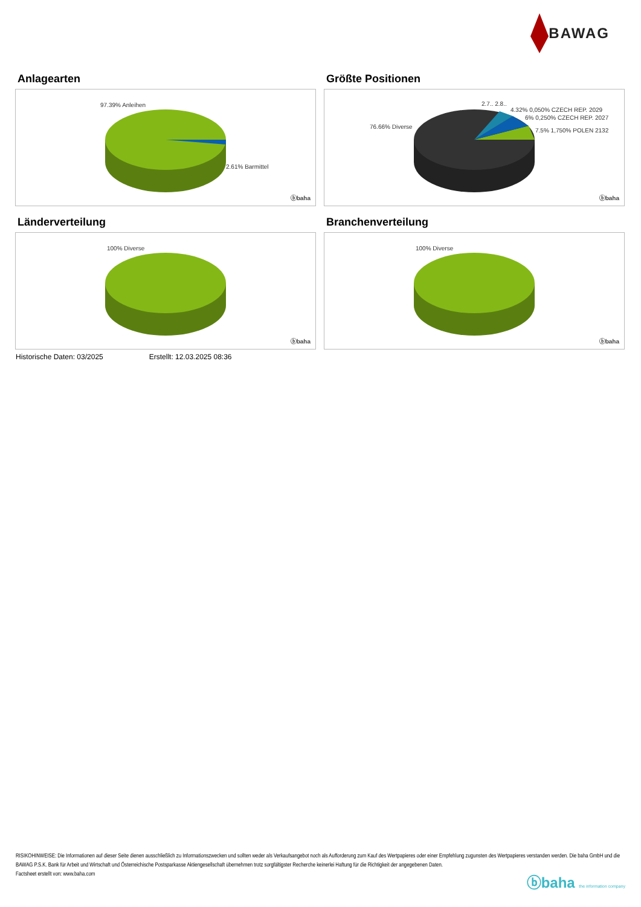BAWAG
Anlagearten
97.39% Anleihen
2.61% Barmittel
ⓑbaha
Größte Positionen
2.7.. 2.8..
4.32% 0,050% CZECH REP. 2029
6% 0,250% CZECH REP. 2027
7.5% 1,750% POLEN 2132
76.66% Diverse
ⓑbaha
Länderverteilung
100% Diverse
ⓑbaha
Branchenverteilung
100% Diverse
ⓑbaha
Historische Daten: 03/2025 Erstellt: 12.03.2025 08:36
RISIKOHINWEISE: Die Informationen auf dieser Seite dienen ausschließlich zu Informationszwecken und sollten weder als Verkaufsangebot noch als Aufforderung zum Kauf des Wertpapieres oder einer Empfehlung zugunsten des Wertpapieres verstanden werden. Die baha GmbH und die BAWAG P.S.K. Bank für Arbeit und Wirtschaft und Österreichische Postsparkasse Aktiengesellschaft übernehmen trotz sorgfältigster Recherche keinerlei Haftung für die Richtigkeit der angegebenen Daten.
Factsheet erstellt von: www.baha.com
ⓑbaha the information company